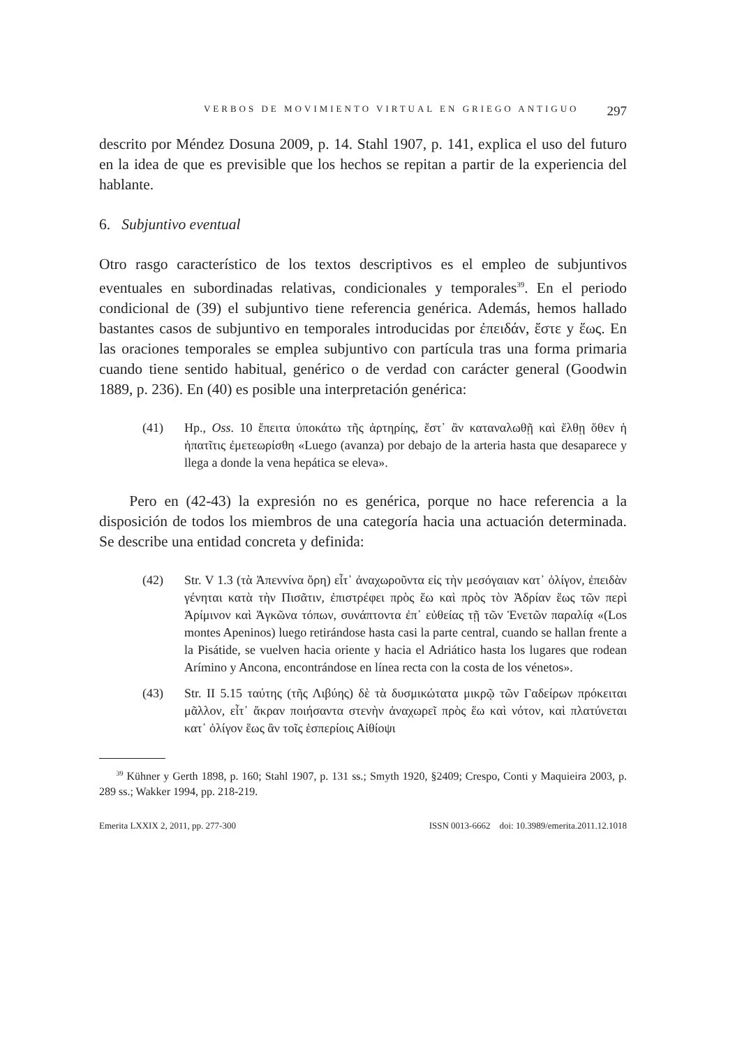VERBOS DE MOVIMIENTO VIRTUAL EN GRIEGO ANTIGUO 297
descrito por Méndez Dosuna 2009, p. 14. Stahl 1907, p. 141, explica el uso del futuro en la idea de que es previsible que los hechos se repitan a partir de la experiencia del hablante.
6. Subjuntivo eventual
Otro rasgo característico de los textos descriptivos es el empleo de subjuntivos eventuales en subordinadas relativas, condicionales y temporales<sup>39</sup>. En el periodo condicional de (39) el subjuntivo tiene referencia genérica. Además, hemos hallado bastantes casos de subjuntivo en temporales introducidas por ἐπειδάν, ἔστε y ἕως. En las oraciones temporales se emplea subjuntivo con partícula tras una forma primaria cuando tiene sentido habitual, genérico o de verdad con carácter general (Goodwin 1889, p. 236). En (40) es posible una interpretación genérica:
(41) Hp., Oss. 10 ἔπειτα ὑποκάτω τῆς ἀρτηρίης, ἔστ᾽ ἂν καταναλωθῇ καὶ ἔλθῃ ὅθεν ἡ ἡπατῖτις ἐμετεωρίσθη «Luego (avanza) por debajo de la arteria hasta que desaparece y llega a donde la vena hepática se eleva».
Pero en (42-43) la expresión no es genérica, porque no hace referencia a la disposición de todos los miembros de una categoría hacia una actuación determinada. Se describe una entidad concreta y definida:
(42) Str. V 1.3 (τὰ Ἀπεννίνα ὄρη) εἶτ᾽ ἀναχωροῦντα εἰς τὴν μεσόγαιαν κατ᾽ ὀλίγον, ἐπειδὰν γένηται κατὰ τὴν Πισᾶτιν, ἐπιστρέφει πρὸς ἕω καὶ πρὸς τὸν Ἀδρίαν ἕως τῶν περὶ Ἀρίμινον καὶ Ἀγκῶνα τόπων, συνάπτοντα ἐπ᾽ εὐθείας τῇ τῶν Ἑνετῶν παραλίᾳ «(Los montes Apeninos) luego retirándose hasta casi la parte central, cuando se hallan frente a la Pisátide, se vuelven hacia oriente y hacia el Adriático hasta los lugares que rodean Arímino y Ancona, encontrándose en línea recta con la costa de los vénetos».
(43) Str. II 5.15 ταύτης (τῆς Λιβύης) δὲ τὰ δυσμικώτατα μικρῷ τῶν Γαδείρων πρόκειται μᾶλλον, εἶτ᾽ ἄκραν ποιήσαντα στενὴν ἀναχωρεῖ πρὸς ἕω καὶ νότον, καὶ πλατύνεται κατ᾽ ὀλίγον ἕως ἂν τοῖς ἑσπερίοις Αἰθίοψι
<sup>39</sup> Kühner y Gerth 1898, p. 160; Stahl 1907, p. 131 ss.; Smyth 1920, §2409; Crespo, Conti y Maquieira 2003, p. 289 ss.; Wakker 1994, pp. 218-219.
Emerita LXXIX 2, 2011, pp. 277-300 ISSN 0013-6662 doi: 10.3989/emerita.2011.12.1018